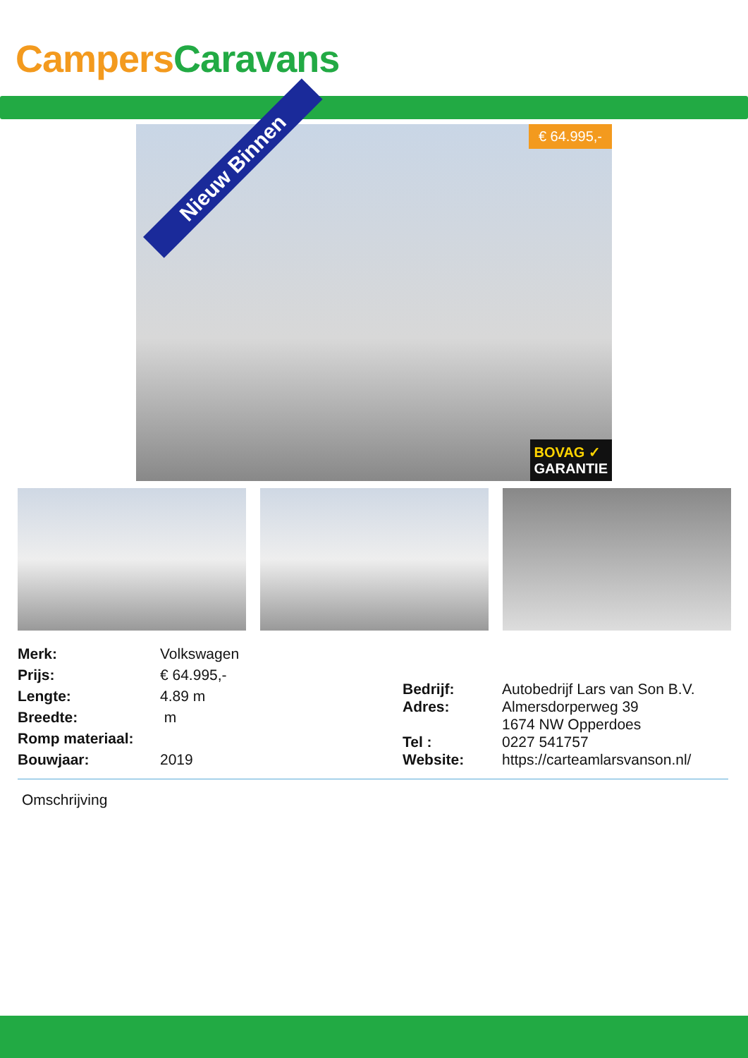Campers Caravans
Nieuw Binnen
€ 64.995,-
BOVAG ✓
GARANTIE
| Merk: | Volkswagen |
| Prijs: | € 64.995,- |
| Lengte: | 4.89 m |
| Breedte: | m |
| Romp materiaal: | |
| Bouwjaar: | 2019 |
| Bedrijf: | Autobedrijf Lars van Son B.V. |
| Adres: | Almersdorperweg 39 |
| | 1674 NW Opperdoes |
| Tel : | 0227 541757 |
| Website: | https://carteamlarsvanson.nl/ |
Omschrijving